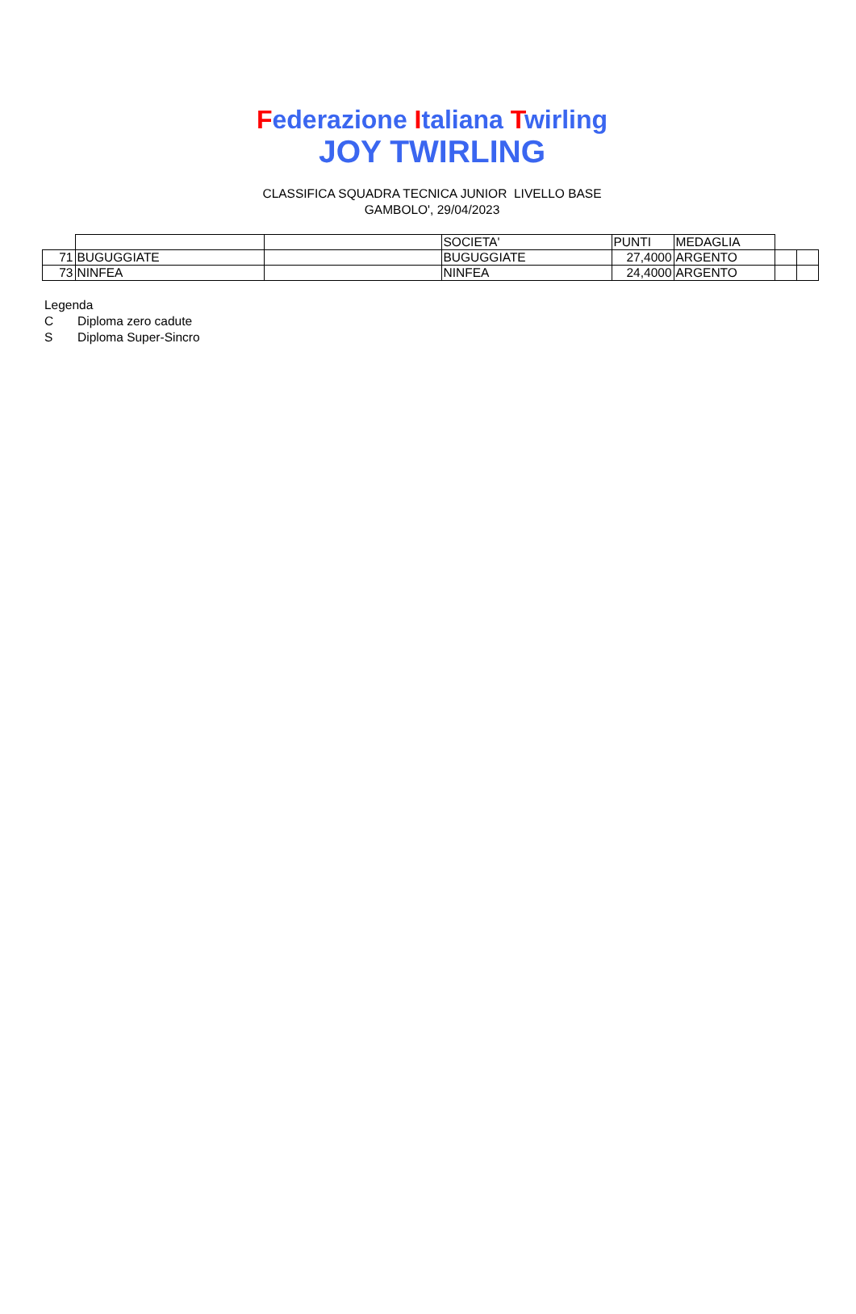Federazione Italiana Twirling
JOY TWIRLING
CLASSIFICA SQUADRA TECNICA JUNIOR LIVELLO BASE
GAMBOLO', 29/04/2023
| | | | SOCIETA' | PUNTI | MEDAGLIA | | |
| 71 | BUGUGGIATE | | BUGUGGIATE | 27,4000 | ARGENTO | | |
| 73 | NINFEA | | NINFEA | 24,4000 | ARGENTO | | |
Legenda
C Diploma zero cadute
S Diploma Super-Sincro